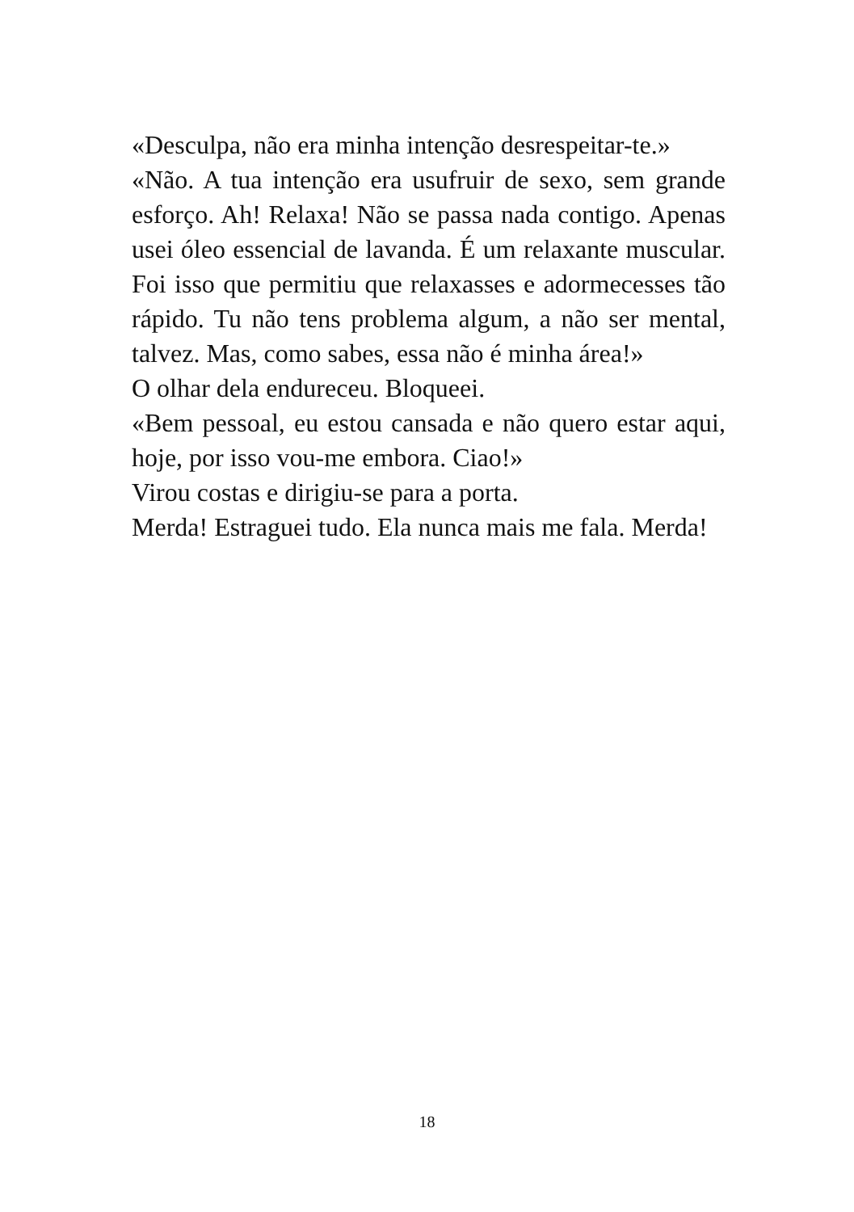«Desculpa, não era minha intenção desrespeitar-te.»
«Não. A tua intenção era usufruir de sexo, sem grande esforço. Ah! Relaxa! Não se passa nada contigo. Apenas usei óleo essencial de lavanda. É um relaxante muscular. Foi isso que permitiu que relaxasses e adormecesses tão rápido. Tu não tens problema algum, a não ser mental, talvez. Mas, como sabes, essa não é minha área!»
O olhar dela endureceu. Bloqueei.
«Bem pessoal, eu estou cansada e não quero estar aqui, hoje, por isso vou-me embora. Ciao!»
Virou costas e dirigiu-se para a porta.
Merda! Estraguei tudo. Ela nunca mais me fala. Merda!
18